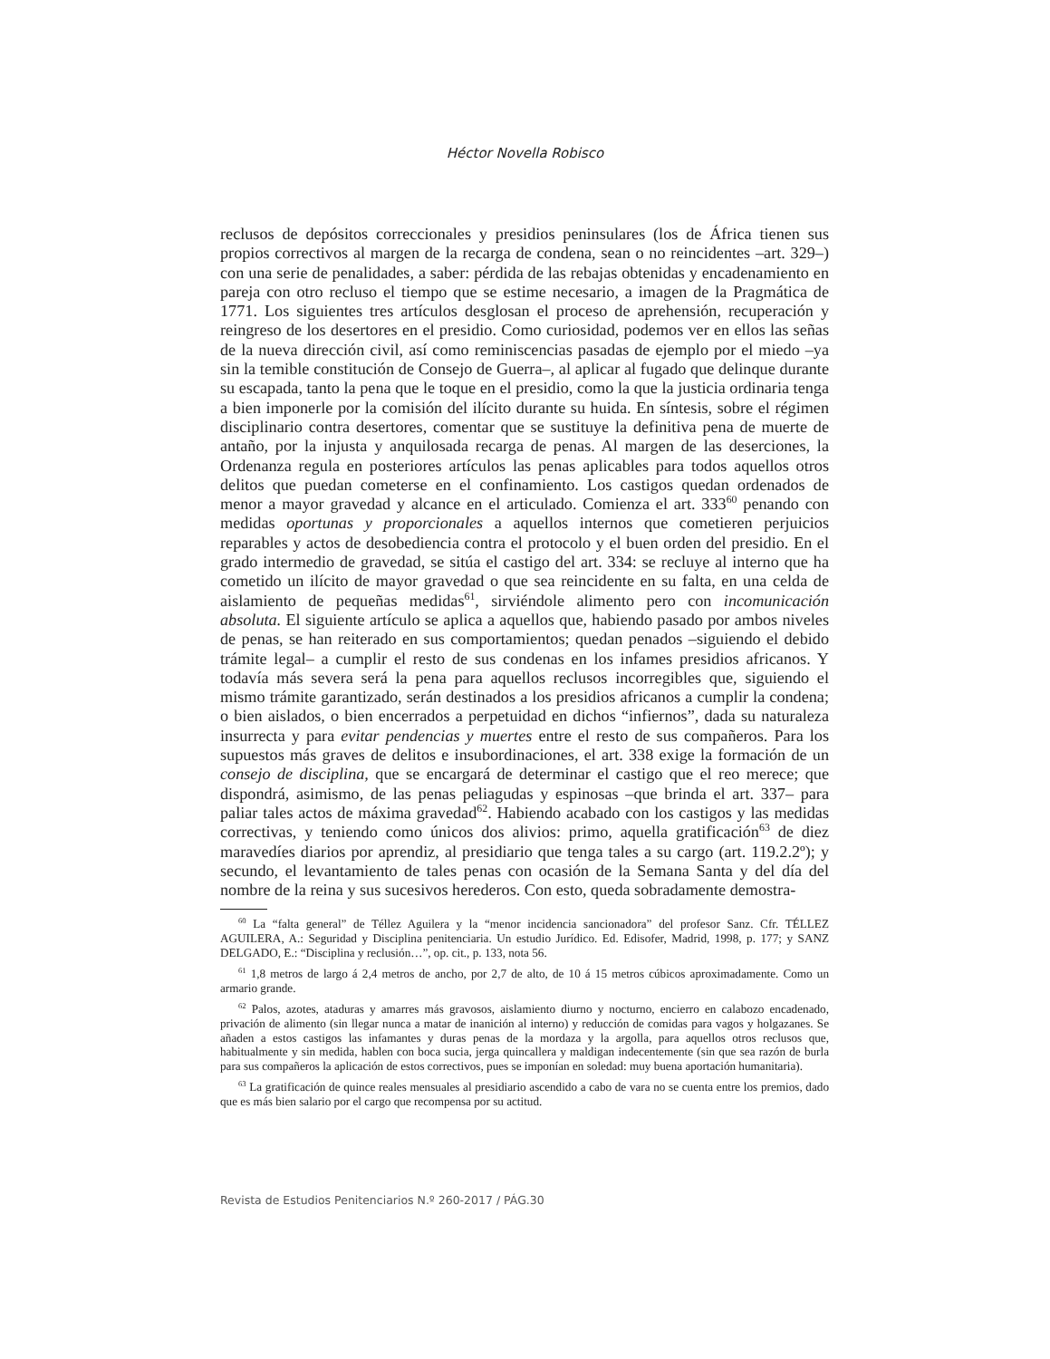Héctor Novella Robisco
reclusos de depósitos correccionales y presidios peninsulares (los de África tienen sus propios correctivos al margen de la recarga de condena, sean o no reincidentes –art. 329–) con una serie de penalidades, a saber: pérdida de las rebajas obtenidas y encadenamiento en pareja con otro recluso el tiempo que se estime necesario, a imagen de la Pragmática de 1771. Los siguientes tres artículos desglosan el proceso de aprehensión, recuperación y reingreso de los desertores en el presidio. Como curiosidad, podemos ver en ellos las señas de la nueva dirección civil, así como reminiscencias pasadas de ejemplo por el miedo –ya sin la temible constitución de Consejo de Guerra–, al aplicar al fugado que delinque durante su escapada, tanto la pena que le toque en el presidio, como la que la justicia ordinaria tenga a bien imponerle por la comisión del ilícito durante su huida. En síntesis, sobre el régimen disciplinario contra desertores, comentar que se sustituye la definitiva pena de muerte de antaño, por la injusta y anquilosada recarga de penas. Al margen de las deserciones, la Ordenanza regula en posteriores artículos las penas aplicables para todos aquellos otros delitos que puedan cometerse en el confinamiento. Los castigos quedan ordenados de menor a mayor gravedad y alcance en el articulado. Comienza el art. 333<sup>60</sup> penando con medidas oportunas y proporcionales a aquellos internos que cometieren perjuicios reparables y actos de desobediencia contra el protocolo y el buen orden del presidio. En el grado intermedio de gravedad, se sitúa el castigo del art. 334: se recluye al interno que ha cometido un ilícito de mayor gravedad o que sea reincidente en su falta, en una celda de aislamiento de pequeñas medidas<sup>61</sup>, sirviéndole alimento pero con incomunicación absoluta. El siguiente artículo se aplica a aquellos que, habiendo pasado por ambos niveles de penas, se han reiterado en sus comportamientos; quedan penados –siguiendo el debido trámite legal– a cumplir el resto de sus condenas en los infames presidios africanos. Y todavía más severa será la pena para aquellos reclusos incorregibles que, siguiendo el mismo trámite garantizado, serán destinados a los presidios africanos a cumplir la condena; o bien aislados, o bien encerrados a perpetuidad en dichos “infiernos”, dada su naturaleza insurrecta y para evitar pendencias y muertes entre el resto de sus compañeros. Para los supuestos más graves de delitos e insubordinaciones, el art. 338 exige la formación de un consejo de disciplina, que se encargará de determinar el castigo que el reo merece; que dispondrá, asimismo, de las penas peliagudas y espinosas –que brinda el art. 337– para paliar tales actos de máxima gravedad<sup>62</sup>. Habiendo acabado con los castigos y las medidas correctivas, y teniendo como únicos dos alivios: primo, aquella gratificación<sup>63</sup> de diez maravedíes diarios por aprendiz, al presidiario que tenga tales a su cargo (art. 119.2.2º); y secundo, el levantamiento de tales penas con ocasión de la Semana Santa y del día del nombre de la reina y sus sucesivos herederos. Con esto, queda sobradamente demostra-
<sup>60</sup> La “falta general” de Téllez Aguilera y la “menor incidencia sancionadora” del profesor Sanz. Cfr. TÉLLEZ AGUILERA, A.: Seguridad y Disciplina penitenciaria. Un estudio Jurídico. Ed. Edisofer, Madrid, 1998, p. 177; y SANZ DELGADO, E.: “Disciplina y reclusión…”, op. cit., p. 133, nota 56.
<sup>61</sup> 1,8 metros de largo á 2,4 metros de ancho, por 2,7 de alto, de 10 á 15 metros cúbicos aproximadamente. Como un armario grande.
<sup>62</sup> Palos, azotes, ataduras y amarres más gravosos, aislamiento diurno y nocturno, encierro en calabozo encadenado, privación de alimento (sin llegar nunca a matar de inanición al interno) y reducción de comidas para vagos y holgazanes. Se añaden a estos castigos las infamantes y duras penas de la mordaza y la argolla, para aquellos otros reclusos que, habitualmente y sin medida, hablen con boca sucia, jerga quincallera y maldigan indecentemente (sin que sea razón de burla para sus compañeros la aplicación de estos correctivos, pues se imponían en soledad: muy buena aportación humanitaria).
<sup>63</sup> La gratificación de quince reales mensuales al presidiario ascendido a cabo de vara no se cuenta entre los premios, dado que es más bien salario por el cargo que recompensa por su actitud.
Revista de Estudios Penitenciarios N.º 260-2017 / PÁG.30